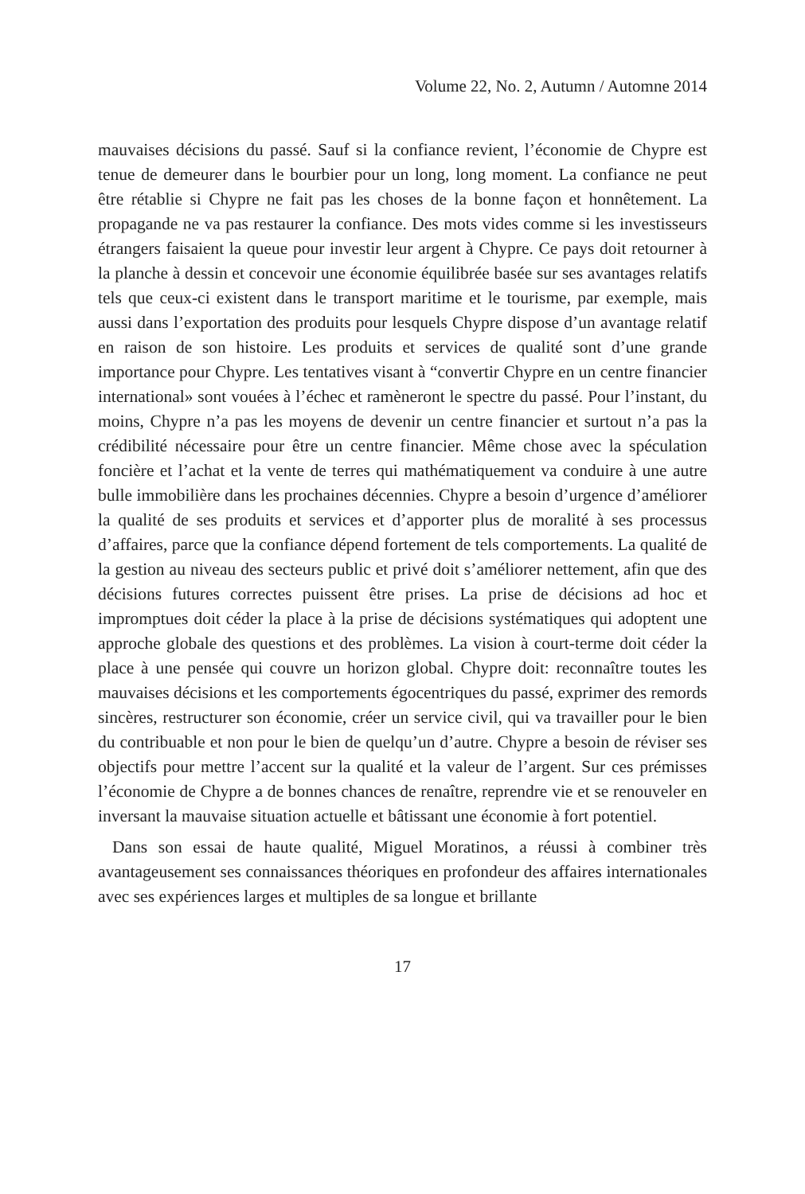Volume 22, No. 2, Autumn / Automne 2014
mauvaises décisions du passé. Sauf si la confiance revient, l’économie de Chypre est tenue de demeurer dans le bourbier pour un long, long moment. La confiance ne peut être rétablie si Chypre ne fait pas les choses de la bonne façon et honnêtement. La propagande ne va pas restaurer la confiance. Des mots vides comme si les investisseurs étrangers faisaient la queue pour investir leur argent à Chypre. Ce pays doit retourner à la planche à dessin et concevoir une économie équilibrée basée sur ses avantages relatifs tels que ceux-ci existent dans le transport maritime et le tourisme, par exemple, mais aussi dans l’exportation des produits pour lesquels Chypre dispose d’un avantage relatif en raison de son histoire. Les produits et services de qualité sont d’une grande importance pour Chypre. Les tentatives visant à “convertir Chypre en un centre financier international» sont vouées à l’échec et ramèneront le spectre du passé. Pour l’instant, du moins, Chypre n’a pas les moyens de devenir un centre financier et surtout n’a pas la crédibilité nécessaire pour être un centre financier. Même chose avec la spéculation foncière et l’achat et la vente de terres qui mathématiquement va conduire à une autre bulle immobilière dans les prochaines décennies. Chypre a besoin d’urgence d’améliorer la qualité de ses produits et services et d’apporter plus de moralité à ses processus d’affaires, parce que la confiance dépend fortement de tels comportements. La qualité de la gestion au niveau des secteurs public et privé doit s’améliorer nettement, afin que des décisions futures correctes puissent être prises. La prise de décisions ad hoc et impromptues doit céder la place à la prise de décisions systématiques qui adoptent une approche globale des questions et des problèmes. La vision à court-terme doit céder la place à une pensée qui couvre un horizon global. Chypre doit: reconnaître toutes les mauvaises décisions et les comportements égocentriques du passé, exprimer des remords sincères, restructurer son économie, créer un service civil, qui va travailler pour le bien du contribuable et non pour le bien de quelqu’un d’autre. Chypre a besoin de réviser ses objectifs pour mettre l’accent sur la qualité et la valeur de l’argent. Sur ces prémisses l’économie de Chypre a de bonnes chances de renaître, reprendre vie et se renouveler en inversant la mauvaise situation actuelle et bâtissant une économie à fort potentiel.
Dans son essai de haute qualité, Miguel Moratinos, a réussi à combiner très avantageusement ses connaissances théoriques en profondeur des affaires internationales avec ses expériences larges et multiples de sa longue et brillante
17